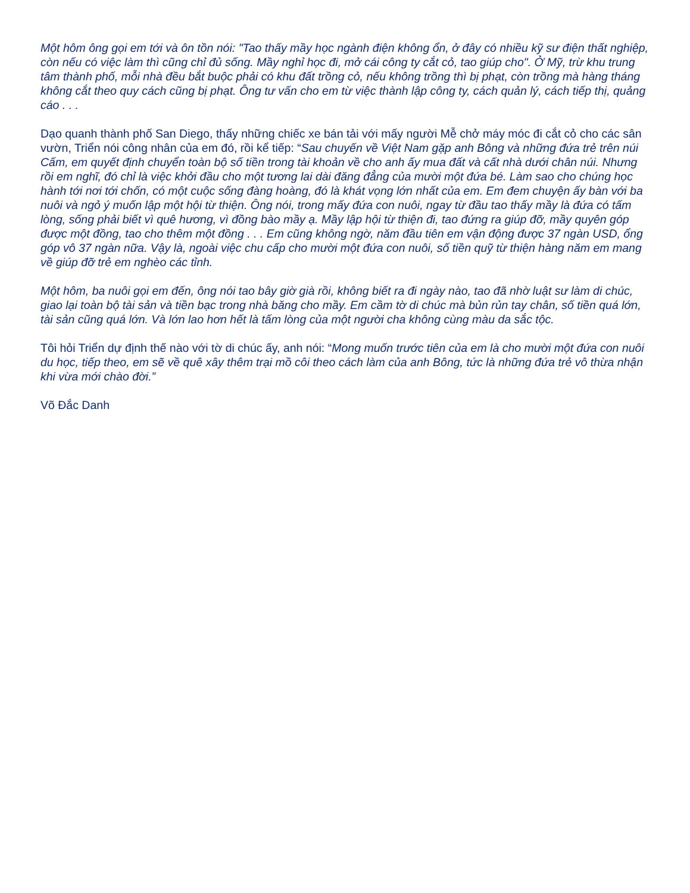Một hôm ông gọi em tới và ôn tồn nói: "Tao thấy mầy học ngành điện không ổn, ở đây có nhiều kỹ sư điện thất nghiệp, còn nếu có việc làm thì cũng chỉ đủ sống. Mầy nghỉ học đi, mở cái công ty cắt cỏ, tao giúp cho". Ở Mỹ, trừ khu trung tâm thành phố, mỗi nhà đều bắt buộc phải có khu đất trồng cỏ, nếu không trồng thì bị phạt, còn trồng mà hàng tháng không cắt theo quy cách cũng bị phạt. Ông tư vấn cho em từ việc thành lập công ty, cách quản lý, cách tiếp thị, quảng cáo . . .
Dạo quanh thành phố San Diego, thấy những chiếc xe bán tải với mấy người Mễ chở máy móc đi cắt cỏ cho các sân vườn, Triển nói công nhân của em đó, rồi kể tiếp: “Sau chuyến về Việt Nam gặp anh Bông và những đứa trẻ trên núi Cấm, em quyết định chuyển toàn bộ số tiền trong tài khoản về cho anh ấy mua đất và cất nhà dưới chân núi. Nhưng rồi em nghĩ, đó chỉ là việc khởi đầu cho một tương lai dài đăng đẳng của mười một đứa bé. Làm sao cho chúng học hành tới nơi tới chốn, có một cuộc sống đàng hoàng, đó là khát vọng lớn nhất của em. Em đem chuyện ấy bàn với ba nuôi và ngỏ ý muốn lập một hội từ thiện. Ông nói, trong mấy đứa con nuôi, ngay từ đầu tao thấy mầy là đứa có tấm lòng, sống phải biết vì quê hương, vì đồng bào mầy ạ. Mầy lập hội từ thiện đi, tao đứng ra giúp đỡ, mầy quyên góp được một đồng, tao cho thêm một đồng . . . Em cũng không ngờ, năm đầu tiên em vận động được 37 ngàn USD, ổng góp vô 37 ngàn nữa. Vậy là, ngoài việc chu cấp cho mười một đứa con nuôi, số tiền quỹ từ thiện hàng năm em mang về giúp đỡ trẻ em nghèo các tỉnh.
Một hôm, ba nuôi gọi em đến, ông nói tao bây giờ già rồi, không biết ra đi ngày nào, tao đã nhờ luật sư làm di chúc, giao lại toàn bộ tài sản và tiền bạc trong nhà băng cho mầy. Em cầm tờ di chúc mà bủn rủn tay chân, số tiền quá lớn, tài sản cũng quá lớn. Và lớn lao hơn hết là tấm lòng của một người cha không cùng màu da sắc tộc.
Tôi hỏi Triển dự định thế nào với tờ di chúc ấy, anh nói: “Mong muốn trước tiên của em là cho mười một đứa con nuôi du học, tiếp theo, em sẽ về quê xây thêm trại mồ côi theo cách làm của anh Bông, tức là những đứa trẻ vô thừa nhận khi vừa mới chào đời.”
Võ Đắc Danh